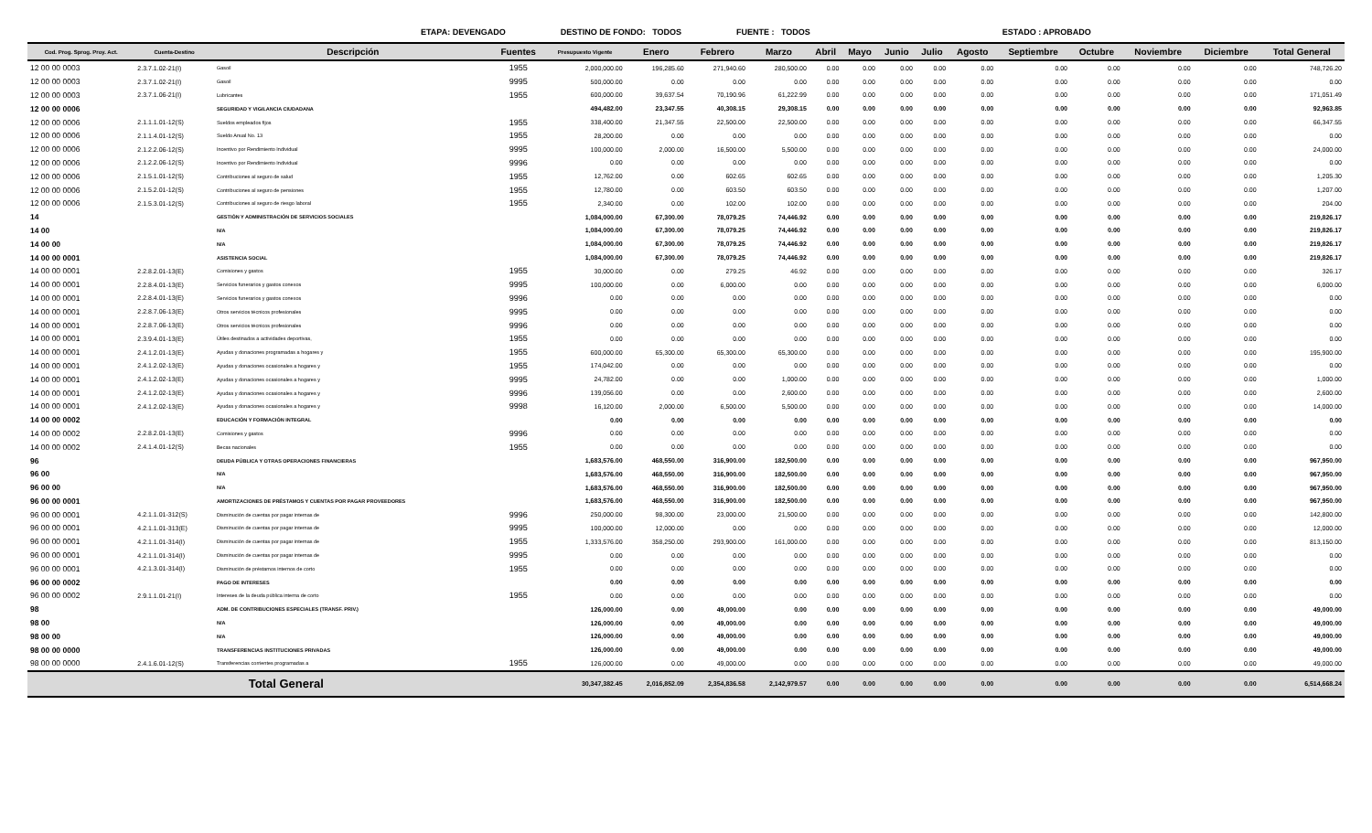ETAPA: DEVENGADO DESTINO DE FONDO: TODOS FUENTE : TODOS ESTADO : APROBADO
| Cod. Prog. Sprog. Proy. Act. | Cuenta-Destino | Descripción | Fuentes | Presupuesto Vigente | Enero | Febrero | Marzo | Abril | Mayo | Junio | Julio | Agosto | Septiembre | Octubre | Noviembre | Diciembre | Total General |
| --- | --- | --- | --- | --- | --- | --- | --- | --- | --- | --- | --- | --- | --- | --- | --- | --- | --- |
| 12 00 00 0003 | 2.3.7.1.02-21(I) | Gasoil | 1955 | 2,000,000.00 | 196,285.60 | 271,940.60 | 280,500.00 | 0.00 | 0.00 | 0.00 | 0.00 | 0.00 | 0.00 | 0.00 | 0.00 | 0.00 | 748,726.20 |
| 12 00 00 0003 | 2.3.7.1.02-21(I) | Gasoil | 9995 | 500,000.00 | 0.00 | 0.00 | 0.00 | 0.00 | 0.00 | 0.00 | 0.00 | 0.00 | 0.00 | 0.00 | 0.00 | 0.00 | 0.00 |
| 12 00 00 0003 | 2.3.7.1.06-21(I) | Lubricantes | 1955 | 600,000.00 | 39,637.54 | 70,190.96 | 61,222.99 | 0.00 | 0.00 | 0.00 | 0.00 | 0.00 | 0.00 | 0.00 | 0.00 | 0.00 | 171,051.49 |
| 12 00 00 0006 | | SEGURIDAD Y VIGILANCIA CIUDADANA | | 494,482.00 | 23,347.55 | 40,308.15 | 29,308.15 | 0.00 | 0.00 | 0.00 | 0.00 | 0.00 | 0.00 | 0.00 | 0.00 | 0.00 | 92,963.85 |
| 12 00 00 0006 | 2.1.1.1.01-12(S) | Sueldos empleados fijos | 1955 | 338,400.00 | 21,347.55 | 22,500.00 | 22,500.00 | 0.00 | 0.00 | 0.00 | 0.00 | 0.00 | 0.00 | 0.00 | 0.00 | 0.00 | 66,347.55 |
| 12 00 00 0006 | 2.1.1.4.01-12(S) | Sueldo Anual No. 13 | 1955 | 28,200.00 | 0.00 | 0.00 | 0.00 | 0.00 | 0.00 | 0.00 | 0.00 | 0.00 | 0.00 | 0.00 | 0.00 | 0.00 | 0.00 |
| 12 00 00 0006 | 2.1.2.2.06-12(S) | Incentivo por Rendimiento Individual | 9995 | 100,000.00 | 2,000.00 | 16,500.00 | 5,500.00 | 0.00 | 0.00 | 0.00 | 0.00 | 0.00 | 0.00 | 0.00 | 0.00 | 0.00 | 24,000.00 |
| 12 00 00 0006 | 2.1.2.2.06-12(S) | Incentivo por Rendimiento Individual | 9996 | 0.00 | 0.00 | 0.00 | 0.00 | 0.00 | 0.00 | 0.00 | 0.00 | 0.00 | 0.00 | 0.00 | 0.00 | 0.00 | 0.00 |
| 12 00 00 0006 | 2.1.5.1.01-12(S) | Contribuciones al seguro de salud | 1955 | 12,762.00 | 0.00 | 602.65 | 602.65 | 0.00 | 0.00 | 0.00 | 0.00 | 0.00 | 0.00 | 0.00 | 0.00 | 0.00 | 1,205.30 |
| 12 00 00 0006 | 2.1.5.2.01-12(S) | Contribuciones al seguro de pensiones | 1955 | 12,780.00 | 0.00 | 603.50 | 603.50 | 0.00 | 0.00 | 0.00 | 0.00 | 0.00 | 0.00 | 0.00 | 0.00 | 0.00 | 1,207.00 |
| 12 00 00 0006 | 2.1.5.3.01-12(S) | Contribuciones al seguro de riesgo laboral | 1955 | 2,340.00 | 0.00 | 102.00 | 102.00 | 0.00 | 0.00 | 0.00 | 0.00 | 0.00 | 0.00 | 0.00 | 0.00 | 0.00 | 204.00 |
| 14 | | GESTIÓN Y ADMINISTRACIÓN DE SERVICIOS SOCIALES | | 1,084,000.00 | 67,300.00 | 78,079.25 | 74,446.92 | 0.00 | 0.00 | 0.00 | 0.00 | 0.00 | 0.00 | 0.00 | 0.00 | 0.00 | 219,826.17 |
| 14 00 | | N/A | | 1,084,000.00 | 67,300.00 | 78,079.25 | 74,446.92 | 0.00 | 0.00 | 0.00 | 0.00 | 0.00 | 0.00 | 0.00 | 0.00 | 0.00 | 219,826.17 |
| 14 00 00 | | N/A | | 1,084,000.00 | 67,300.00 | 78,079.25 | 74,446.92 | 0.00 | 0.00 | 0.00 | 0.00 | 0.00 | 0.00 | 0.00 | 0.00 | 0.00 | 219,826.17 |
| 14 00 00 0001 | | ASISTENCIA SOCIAL | | 1,084,000.00 | 67,300.00 | 78,079.25 | 74,446.92 | 0.00 | 0.00 | 0.00 | 0.00 | 0.00 | 0.00 | 0.00 | 0.00 | 0.00 | 219,826.17 |
| 14 00 00 0001 | 2.2.8.2.01-13(E) | Comisiones y gastos | 1955 | 30,000.00 | 0.00 | 279.25 | 46.92 | 0.00 | 0.00 | 0.00 | 0.00 | 0.00 | 0.00 | 0.00 | 0.00 | 0.00 | 326.17 |
| 14 00 00 0001 | 2.2.8.4.01-13(E) | Servicios funerarios y gastos conexos | 9995 | 100,000.00 | 0.00 | 6,000.00 | 0.00 | 0.00 | 0.00 | 0.00 | 0.00 | 0.00 | 0.00 | 0.00 | 0.00 | 0.00 | 6,000.00 |
| 14 00 00 0001 | 2.2.8.4.01-13(E) | Servicios funerarios y gastos conexos | 9996 | 0.00 | 0.00 | 0.00 | 0.00 | 0.00 | 0.00 | 0.00 | 0.00 | 0.00 | 0.00 | 0.00 | 0.00 | 0.00 | 0.00 |
| 14 00 00 0001 | 2.2.8.7.06-13(E) | Otros servicios técnicos profesionales | 9995 | 0.00 | 0.00 | 0.00 | 0.00 | 0.00 | 0.00 | 0.00 | 0.00 | 0.00 | 0.00 | 0.00 | 0.00 | 0.00 | 0.00 |
| 14 00 00 0001 | 2.2.8.7.06-13(E) | Otros servicios técnicos profesionales | 9996 | 0.00 | 0.00 | 0.00 | 0.00 | 0.00 | 0.00 | 0.00 | 0.00 | 0.00 | 0.00 | 0.00 | 0.00 | 0.00 | 0.00 |
| 14 00 00 0001 | 2.3.9.4.01-13(E) | Útiles destinados a actividades deportivas, | 1955 | 0.00 | 0.00 | 0.00 | 0.00 | 0.00 | 0.00 | 0.00 | 0.00 | 0.00 | 0.00 | 0.00 | 0.00 | 0.00 | 0.00 |
| 14 00 00 0001 | 2.4.1.2.01-13(E) | Ayudas y donaciones programadas a hogares y | 1955 | 600,000.00 | 65,300.00 | 65,300.00 | 65,300.00 | 0.00 | 0.00 | 0.00 | 0.00 | 0.00 | 0.00 | 0.00 | 0.00 | 0.00 | 195,900.00 |
| 14 00 00 0001 | 2.4.1.2.02-13(E) | Ayudas y donaciones ocasionales a hogares y | 1955 | 174,042.00 | 0.00 | 0.00 | 0.00 | 0.00 | 0.00 | 0.00 | 0.00 | 0.00 | 0.00 | 0.00 | 0.00 | 0.00 | 0.00 |
| 14 00 00 0001 | 2.4.1.2.02-13(E) | Ayudas y donaciones ocasionales a hogares y | 9995 | 24,782.00 | 0.00 | 0.00 | 1,000.00 | 0.00 | 0.00 | 0.00 | 0.00 | 0.00 | 0.00 | 0.00 | 0.00 | 0.00 | 1,000.00 |
| 14 00 00 0001 | 2.4.1.2.02-13(E) | Ayudas y donaciones ocasionales a hogares y | 9996 | 139,056.00 | 0.00 | 0.00 | 2,600.00 | 0.00 | 0.00 | 0.00 | 0.00 | 0.00 | 0.00 | 0.00 | 0.00 | 0.00 | 2,600.00 |
| 14 00 00 0001 | 2.4.1.2.02-13(E) | Ayudas y donaciones ocasionales a hogares y | 9998 | 16,120.00 | 2,000.00 | 6,500.00 | 5,500.00 | 0.00 | 0.00 | 0.00 | 0.00 | 0.00 | 0.00 | 0.00 | 0.00 | 0.00 | 14,000.00 |
| 14 00 00 0002 | | EDUCACIÓN Y FORMACIÓN INTEGRAL | | 0.00 | 0.00 | 0.00 | 0.00 | 0.00 | 0.00 | 0.00 | 0.00 | 0.00 | 0.00 | 0.00 | 0.00 | 0.00 | 0.00 |
| 14 00 00 0002 | 2.2.8.2.01-13(E) | Comisiones y gastos | 9996 | 0.00 | 0.00 | 0.00 | 0.00 | 0.00 | 0.00 | 0.00 | 0.00 | 0.00 | 0.00 | 0.00 | 0.00 | 0.00 | 0.00 |
| 14 00 00 0002 | 2.4.1.4.01-12(S) | Becas nacionales | 1955 | 0.00 | 0.00 | 0.00 | 0.00 | 0.00 | 0.00 | 0.00 | 0.00 | 0.00 | 0.00 | 0.00 | 0.00 | 0.00 | 0.00 |
| 96 | | DEUDA PÚBLICA Y OTRAS OPERACIONES FINANCIERAS | | 1,683,576.00 | 468,550.00 | 316,900.00 | 182,500.00 | 0.00 | 0.00 | 0.00 | 0.00 | 0.00 | 0.00 | 0.00 | 0.00 | 0.00 | 967,950.00 |
| 96 00 | | N/A | | 1,683,576.00 | 468,550.00 | 316,900.00 | 182,500.00 | 0.00 | 0.00 | 0.00 | 0.00 | 0.00 | 0.00 | 0.00 | 0.00 | 0.00 | 967,950.00 |
| 96 00 00 | | N/A | | 1,683,576.00 | 468,550.00 | 316,900.00 | 182,500.00 | 0.00 | 0.00 | 0.00 | 0.00 | 0.00 | 0.00 | 0.00 | 0.00 | 0.00 | 967,950.00 |
| 96 00 00 0001 | | AMORTIZACIONES DE PRÉSTAMOS Y CUENTAS POR PAGAR PROVEEDORES | | 1,683,576.00 | 468,550.00 | 316,900.00 | 182,500.00 | 0.00 | 0.00 | 0.00 | 0.00 | 0.00 | 0.00 | 0.00 | 0.00 | 0.00 | 967,950.00 |
| 96 00 00 0001 | 4.2.1.1.01-312(S) | Disminución de cuentas por pagar internas de | 9996 | 250,000.00 | 98,300.00 | 23,000.00 | 21,500.00 | 0.00 | 0.00 | 0.00 | 0.00 | 0.00 | 0.00 | 0.00 | 0.00 | 0.00 | 142,800.00 |
| 96 00 00 0001 | 4.2.1.1.01-313(E) | Disminución de cuentas por pagar internas de | 9995 | 100,000.00 | 12,000.00 | 0.00 | 0.00 | 0.00 | 0.00 | 0.00 | 0.00 | 0.00 | 0.00 | 0.00 | 0.00 | 0.00 | 12,000.00 |
| 96 00 00 0001 | 4.2.1.1.01-314(I) | Disminución de cuentas por pagar internas de | 1955 | 1,333,576.00 | 358,250.00 | 293,900.00 | 161,000.00 | 0.00 | 0.00 | 0.00 | 0.00 | 0.00 | 0.00 | 0.00 | 0.00 | 0.00 | 813,150.00 |
| 96 00 00 0001 | 4.2.1.1.01-314(I) | Disminución de cuentas por pagar internas de | 9995 | 0.00 | 0.00 | 0.00 | 0.00 | 0.00 | 0.00 | 0.00 | 0.00 | 0.00 | 0.00 | 0.00 | 0.00 | 0.00 | 0.00 |
| 96 00 00 0001 | 4.2.1.3.01-314(I) | Disminución de préstamos internos de corto | 1955 | 0.00 | 0.00 | 0.00 | 0.00 | 0.00 | 0.00 | 0.00 | 0.00 | 0.00 | 0.00 | 0.00 | 0.00 | 0.00 | 0.00 |
| 96 00 00 0002 | | PAGO DE INTERESES | | 0.00 | 0.00 | 0.00 | 0.00 | 0.00 | 0.00 | 0.00 | 0.00 | 0.00 | 0.00 | 0.00 | 0.00 | 0.00 | 0.00 |
| 96 00 00 0002 | 2.9.1.1.01-21(I) | Intereses de la deuda pública interna de corto | 1955 | 0.00 | 0.00 | 0.00 | 0.00 | 0.00 | 0.00 | 0.00 | 0.00 | 0.00 | 0.00 | 0.00 | 0.00 | 0.00 | 0.00 |
| 98 | | ADM. DE CONTRIBUCIONES ESPECIALES (TRANSF. PRIV.) | | 126,000.00 | 0.00 | 49,000.00 | 0.00 | 0.00 | 0.00 | 0.00 | 0.00 | 0.00 | 0.00 | 0.00 | 0.00 | 0.00 | 49,000.00 |
| 98 00 | | N/A | | 126,000.00 | 0.00 | 49,000.00 | 0.00 | 0.00 | 0.00 | 0.00 | 0.00 | 0.00 | 0.00 | 0.00 | 0.00 | 0.00 | 49,000.00 |
| 98 00 00 | | N/A | | 126,000.00 | 0.00 | 49,000.00 | 0.00 | 0.00 | 0.00 | 0.00 | 0.00 | 0.00 | 0.00 | 0.00 | 0.00 | 0.00 | 49,000.00 |
| 98 00 00 0000 | | TRANSFERENCIAS INSTITUCIONES PRIVADAS | | 126,000.00 | 0.00 | 49,000.00 | 0.00 | 0.00 | 0.00 | 0.00 | 0.00 | 0.00 | 0.00 | 0.00 | 0.00 | 0.00 | 49,000.00 |
| 98 00 00 0000 | 2.4.1.6.01-12(S) | Transferencias corrientes programadas a | 1955 | 126,000.00 | 0.00 | 49,000.00 | 0.00 | 0.00 | 0.00 | 0.00 | 0.00 | 0.00 | 0.00 | 0.00 | 0.00 | 0.00 | 49,000.00 |
| Total General | | | | 30,347,382.45 | 2,016,852.09 | 2,354,836.58 | 2,142,979.57 | 0.00 | 0.00 | 0.00 | 0.00 | 0.00 | 0.00 | 0.00 | 0.00 | 0.00 | 6,514,668.24 |